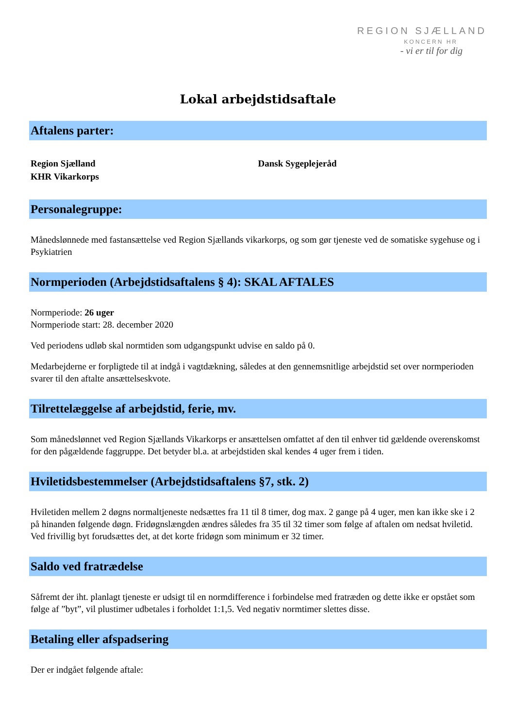REGION SJÆLLAND
KONCERN HR
- vi er til for dig
Lokal arbejdstidsaftale
Aftalens parter:
Region Sjælland
KHR Vikarkorps
Dansk Sygeplejeråd
Personalegruppe:
Månedslønnede med fastansættelse ved Region Sjællands vikarkorps, og som gør tjeneste ved de somatiske sygehuse og i Psykiatrien
Normperioden (Arbejdstidsaftalens § 4): SKAL AFTALES
Normperiode: 26 uger
Normperiode start: 28. december 2020
Ved periodens udløb skal normtiden som udgangspunkt udvise en saldo på 0.
Medarbejderne er forpligtede til at indgå i vagtdækning, således at den gennemsnitlige arbejdstid set over normperioden svarer til den aftalte ansættelseskvote.
Tilrettelæggelse af arbejdstid, ferie, mv.
Som månedslønnet ved Region Sjællands Vikarkorps er ansættelsen omfattet af den til enhver tid gældende overenskomst for den pågældende faggruppe. Det betyder bl.a. at arbejdstiden skal kendes 4 uger frem i tiden.
Hviletidsbestemmelser (Arbejdstidsaftalens §7, stk. 2)
Hviletiden mellem 2 døgns normaltjeneste nedsættes fra 11 til 8 timer, dog max. 2 gange på 4 uger, men kan ikke ske i 2 på hinanden følgende døgn. Fridøgnslængden ændres således fra 35 til 32 timer som følge af aftalen om nedsat hviletid. Ved frivillig byt forudsættes det, at det korte fridøgn som minimum er 32 timer.
Saldo ved fratrædelse
Såfremt der iht. planlagt tjeneste er udsigt til en normdifference i forbindelse med fratræden og dette ikke er opstået som følge af ”byt”, vil plustimer udbetales i forholdet 1:1,5. Ved negativ normtimer slettes disse.
Betaling eller afspadsering
Der er indgået følgende aftale: